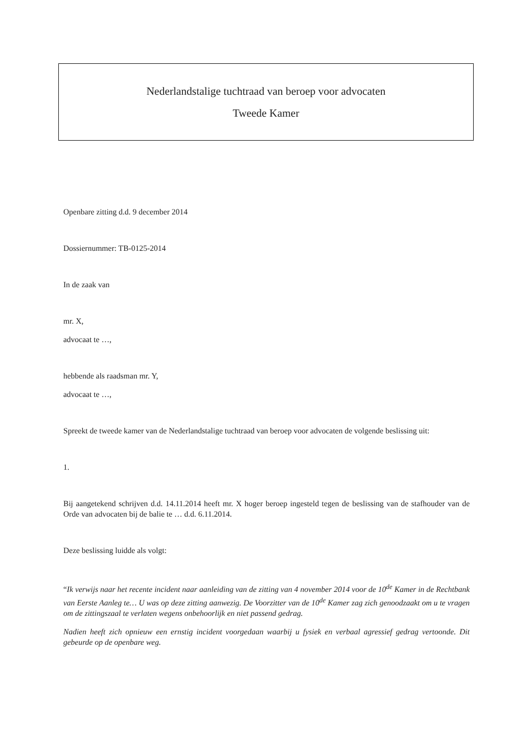Nederlandstalige tuchtraad van beroep voor advocaten
Tweede Kamer
Openbare zitting d.d. 9 december 2014
Dossiernummer: TB-0125-2014
In de zaak van
mr. X,
advocaat te …,
hebbende als raadsman mr. Y,
advocaat te …,
Spreekt de tweede kamer van de Nederlandstalige tuchtraad van beroep voor advocaten de volgende beslissing uit:
1.
Bij aangetekend schrijven d.d. 14.11.2014 heeft mr. X hoger beroep ingesteld tegen de beslissing van de stafhouder van de Orde van advocaten bij de balie te … d.d. 6.11.2014.
Deze beslissing luidde als volgt:
“Ik verwijs naar het recente incident naar aanleiding van de zitting van 4 november 2014 voor de 10<sup>de</sup> Kamer in de Rechtbank van Eerste Aanleg te… U was op deze zitting aanwezig. De Voorzitter van de 10<sup>de</sup> Kamer zag zich genoodzaakt om u te vragen om de zittingszaal te verlaten wegens onbehoorlijk en niet passend gedrag.
Nadien heeft zich opnieuw een ernstig incident voorgedaan waarbij u fysiek en verbaal agressief gedrag vertoonde. Dit gebeurde op de openbare weg.